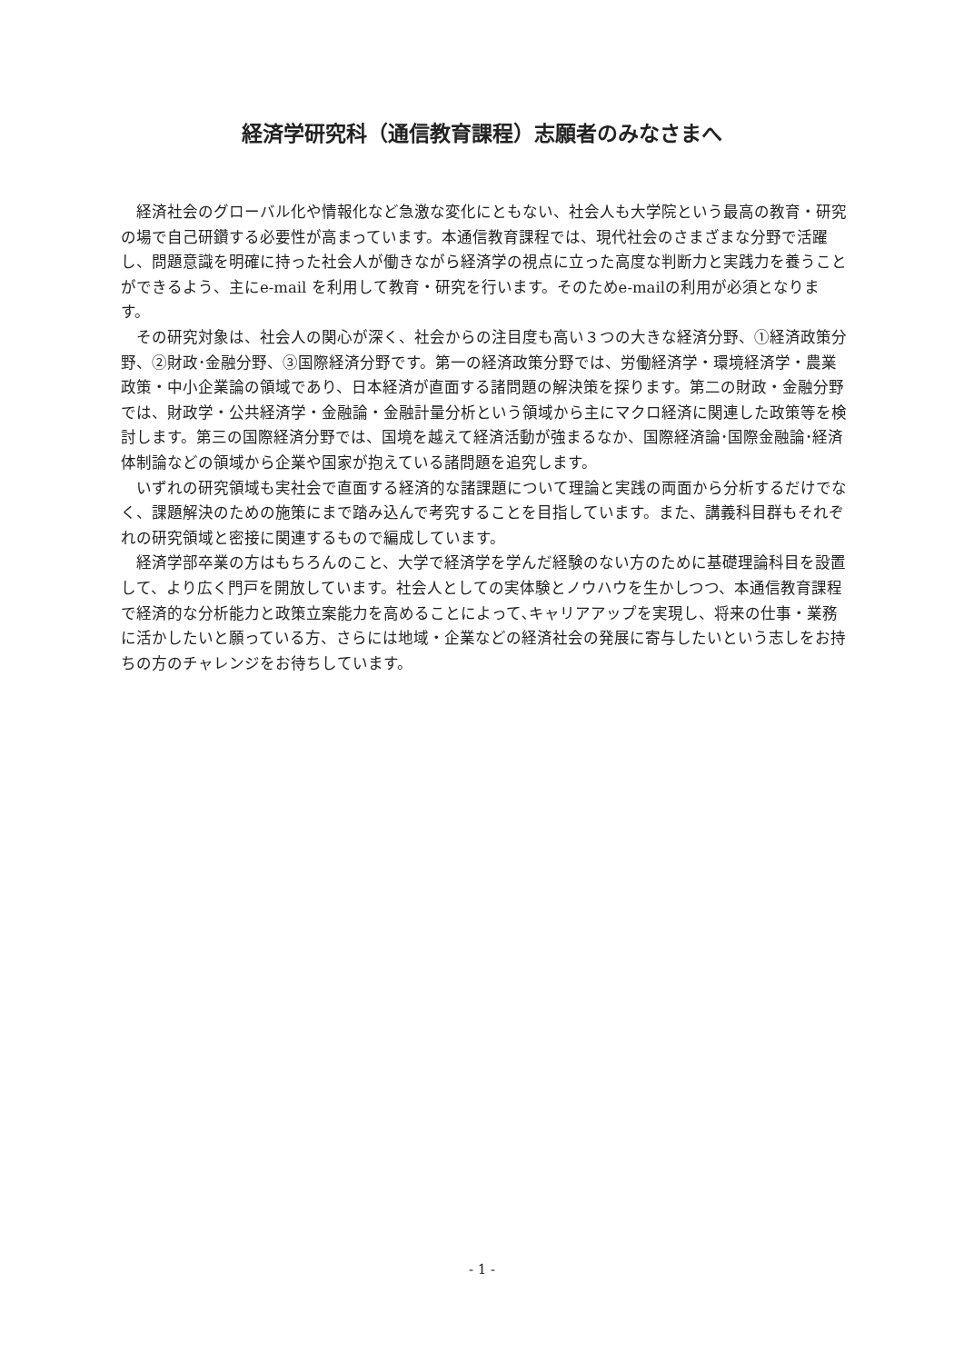経済学研究科（通信教育課程）志願者のみなさまへ
経済社会のグローバル化や情報化など急激な変化にともない、社会人も大学院という最高の教育・研究の場で自己研鑽する必要性が高まっています。本通信教育課程では、現代社会のさまざまな分野で活躍し、問題意識を明確に持った社会人が働きながら経済学の視点に立った高度な判断力と実践力を養うことができるよう、主にe-mail を利用して教育・研究を行います。そのためe-mailの利用が必須となります。
その研究対象は、社会人の関心が深く、社会からの注目度も高い３つの大きな経済分野、①経済政策分野、②財政･金融分野、③国際経済分野です。第一の経済政策分野では、労働経済学・環境経済学・農業政策・中小企業論の領域であり、日本経済が直面する諸問題の解決策を探ります。第二の財政・金融分野では、財政学・公共経済学・金融論・金融計量分析という領域から主にマクロ経済に関連した政策等を検討します。第三の国際経済分野では、国境を越えて経済活動が強まるなか、国際経済論･国際金融論･経済体制論などの領域から企業や国家が抱えている諸問題を追究します。
いずれの研究領域も実社会で直面する経済的な諸課題について理論と実践の両面から分析するだけでなく、課題解決のための施策にまで踏み込んで考究することを目指しています。また、講義科目群もそれぞれの研究領域と密接に関連するもので編成しています。
経済学部卒業の方はもちろんのこと、大学で経済学を学んだ経験のない方のために基礎理論科目を設置して、より広く門戸を開放しています。社会人としての実体験とノウハウを生かしつつ、本通信教育課程で経済的な分析能力と政策立案能力を高めることによって､キャリアアップを実現し、将来の仕事・業務に活かしたいと願っている方、さらには地域・企業などの経済社会の発展に寄与したいという志しをお持ちの方のチャレンジをお待ちしています。
- 1 -